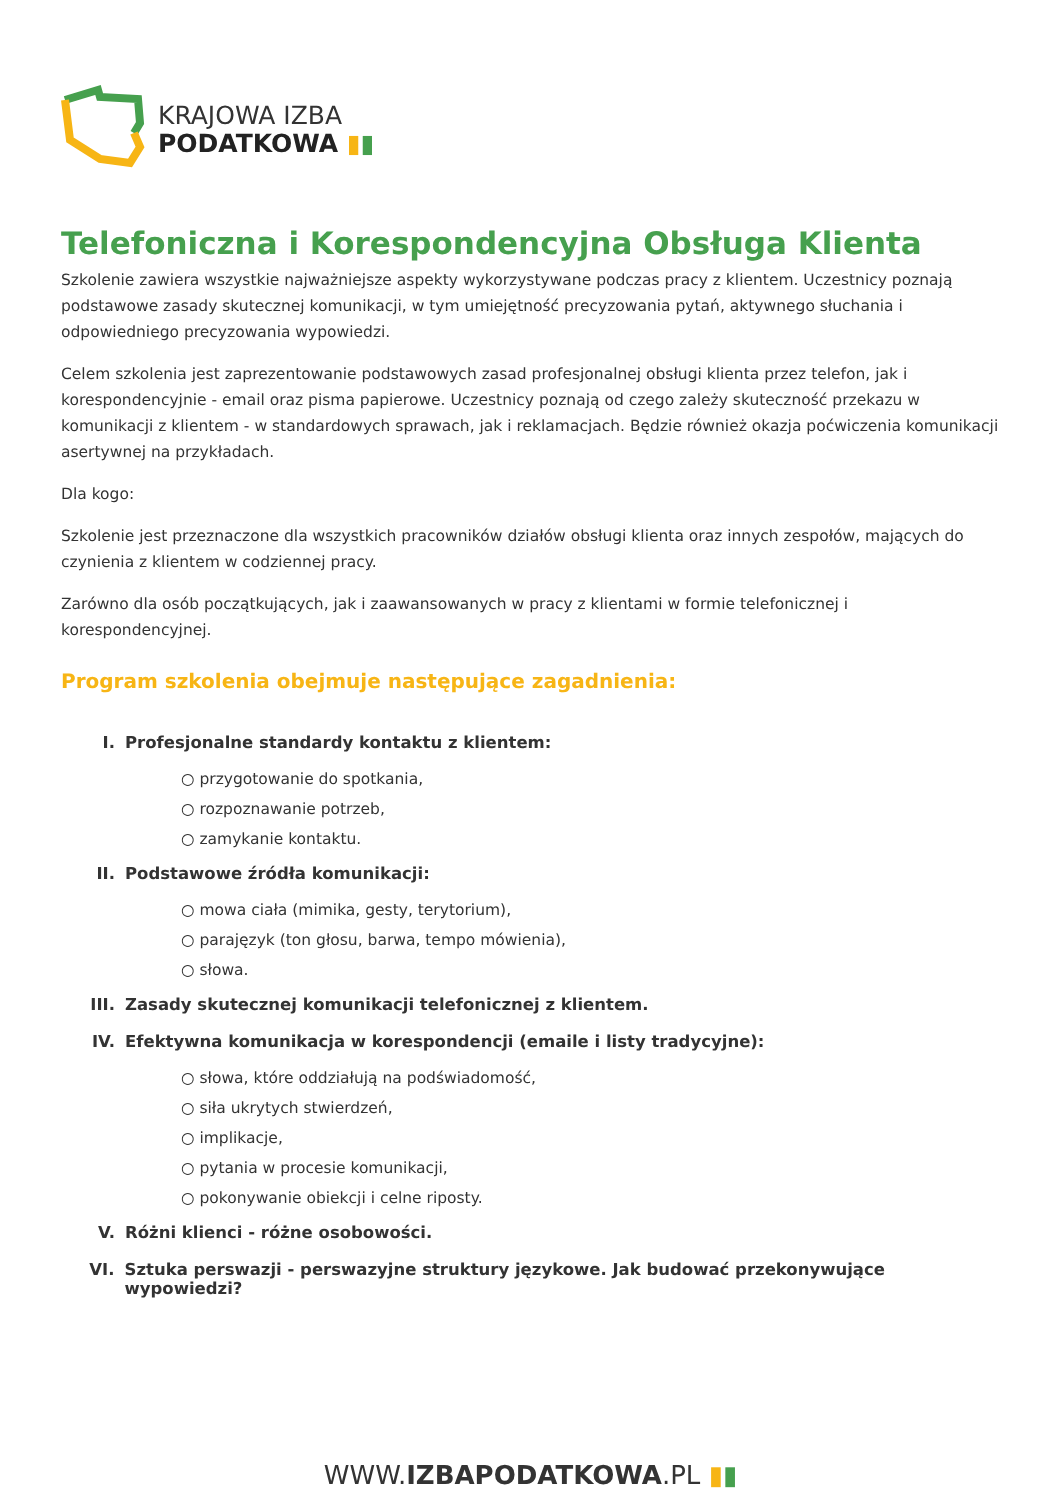KRAJOWA IZBA
PODATKOWA ▮▮
Telefoniczna i Korespondencyjna Obsługa Klienta
Szkolenie zawiera wszystkie najważniejsze aspekty wykorzystywane podczas pracy z klientem. Uczestnicy poznają podstawowe zasady skutecznej komunikacji, w tym umiejętność precyzowania pytań, aktywnego słuchania i odpowiedniego precyzowania wypowiedzi.
Celem szkolenia jest zaprezentowanie podstawowych zasad profesjonalnej obsługi klienta przez telefon, jak i korespondencyjnie - email oraz pisma papierowe. Uczestnicy poznają od czego zależy skuteczność przekazu w komunikacji z klientem - w standardowych sprawach, jak i reklamacjach. Będzie również okazja poćwiczenia komunikacji asertywnej na przykładach.
Dla kogo:
Szkolenie jest przeznaczone dla wszystkich pracowników działów obsługi klienta oraz innych zespołów, mających do czynienia z klientem w codziennej pracy.
Zarówno dla osób początkujących, jak i zaawansowanych w pracy z klientami w formie telefonicznej i korespondencyjnej.
Program szkolenia obejmuje następujące zagadnienia:
I. Profesjonalne standardy kontaktu z klientem:
○ przygotowanie do spotkania,
○ rozpoznawanie potrzeb,
○ zamykanie kontaktu.
II. Podstawowe źródła komunikacji:
○ mowa ciała (mimika, gesty, terytorium),
○ parajęzyk (ton głosu, barwa, tempo mówienia),
○ słowa.
III. Zasady skutecznej komunikacji telefonicznej z klientem.
IV. Efektywna komunikacja w korespondencji (emaile i listy tradycyjne):
○ słowa, które oddziałują na podświadomość,
○ siła ukrytych stwierdzeń,
○ implikacje,
○ pytania w procesie komunikacji,
○ pokonywanie obiekcji i celne riposty.
V. Różni klienci - różne osobowości.
VI. Sztuka perswazji - perswazyjne struktury językowe. Jak budować przekonywujące wypowiedzi?
WWW.IZBAPODATKOWA.PL ▮▮